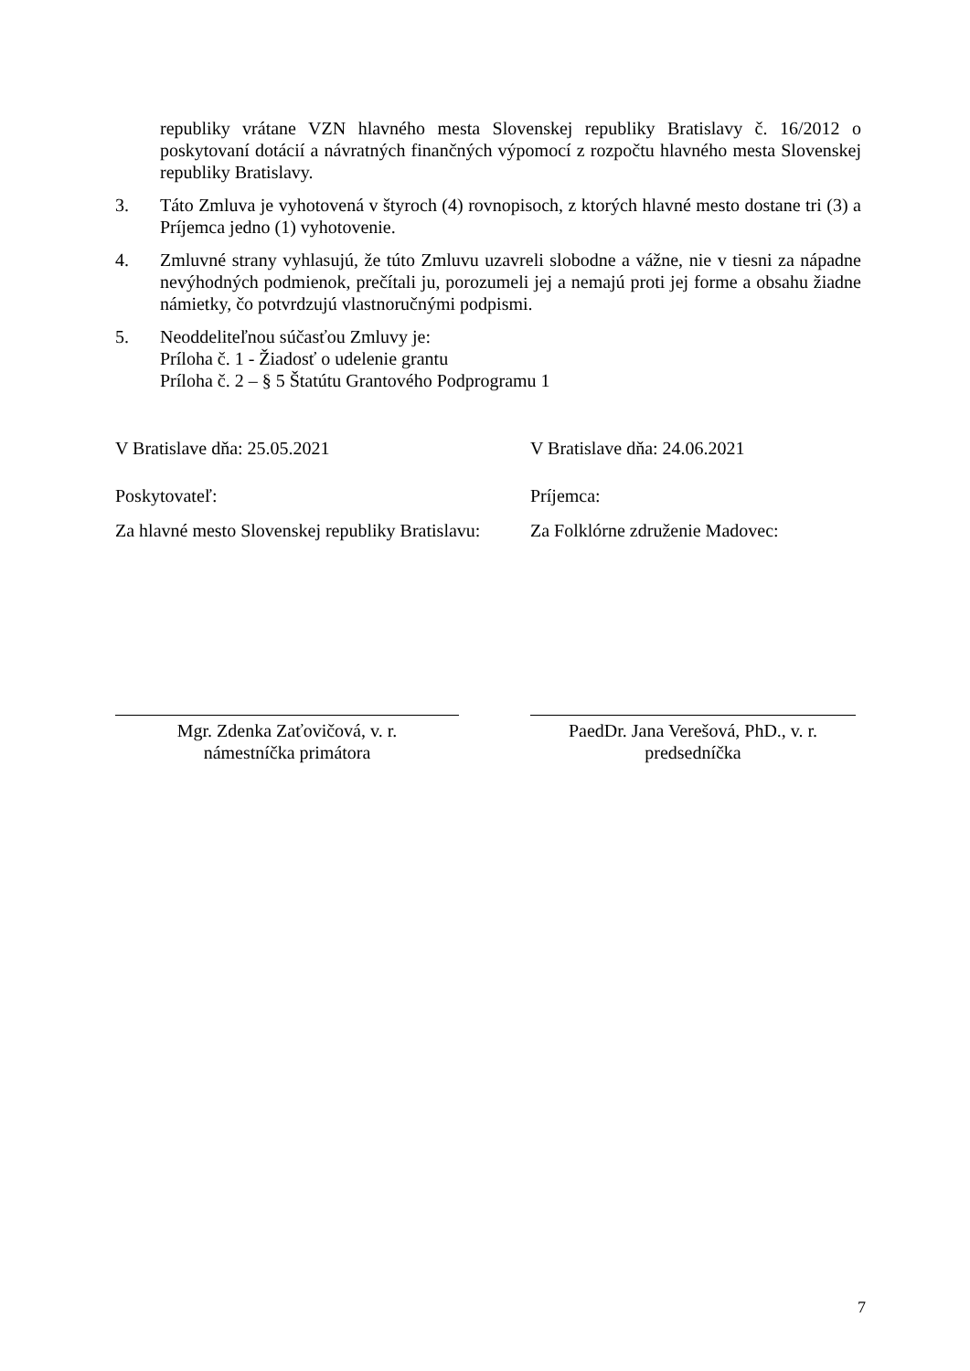republiky vrátane VZN hlavného mesta Slovenskej republiky Bratislavy č. 16/2012 o poskytovaní dotácií a návratných finančných výpomocí z rozpočtu hlavného mesta Slovenskej republiky Bratislavy.
3. Táto Zmluva je vyhotovená v štyroch (4) rovnopisoch, z ktorých hlavné mesto dostane tri (3) a Príjemca jedno (1) vyhotovenie.
4. Zmluvné strany vyhlasujú, že túto Zmluvu uzavreli slobodne a vážne, nie v tiesni za nápadne nevýhodných podmienok, prečítali ju, porozumeli jej a nemajú proti jej forme a obsahu žiadne námietky, čo potvrdzujú vlastnoručnými podpismi.
5. Neoddeliteľnou súčasťou Zmluvy je:
Príloha č. 1 - Žiadosť o udelenie grantu
Príloha č. 2 – § 5 Štatútu Grantového Podprogramu 1
V Bratislave dňa: 25.05.2021 V Bratislave dňa: 24.06.2021
Poskytovateľ: Príjemca:
Za hlavné mesto Slovenskej republiky Bratislavu: Za Folklórne združenie Madovec:
Mgr. Zdenka Zaťovičová, v. r.
námestníčka primátora
PaedDr. Jana Verešová, PhD., v. r.
predsedníčka
7